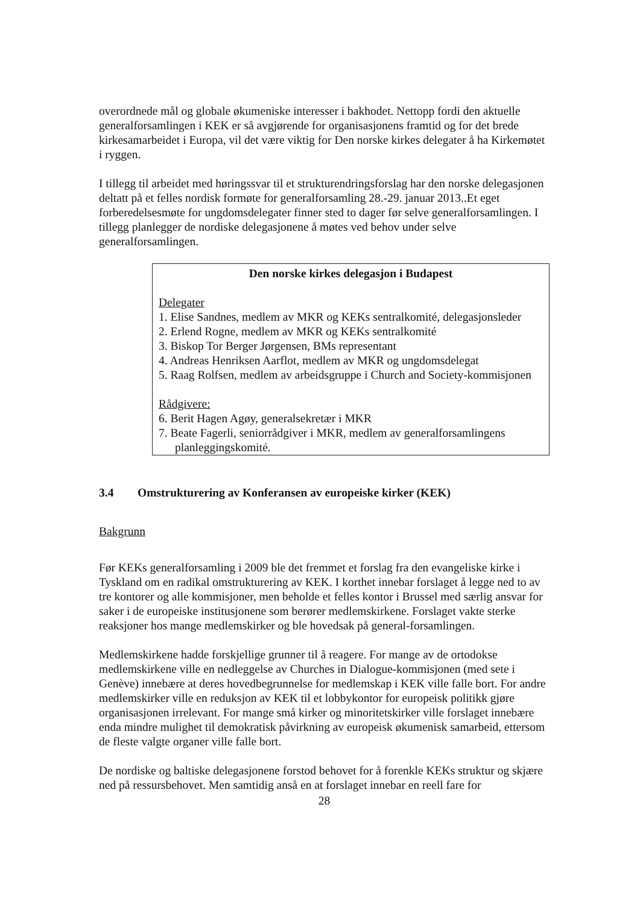overordnede mål og globale økumeniske interesser i bakhodet. Nettopp fordi den aktuelle generalforsamlingen i KEK er så avgjørende for organisasjonens framtid og for det brede kirkesamarbeidet i Europa, vil det være viktig for Den norske kirkes delegater å ha Kirkemøtet i ryggen.
I tillegg til arbeidet med høringssvar til et strukturendringsforslag har den norske delegasjonen deltatt på et felles nordisk formøte for generalforsamling 28.-29. januar 2013..Et eget forberedelsesmøte for ungdomsdelegater finner sted to dager før selve generalforsamlingen. I tillegg planlegger de nordiske delegasjonene å møtes ved behov under selve generalforsamlingen.
Den norske kirkes delegasjon i Budapest
Delegater
1. Elise Sandnes, medlem av MKR og KEKs sentralkomité, delegasjonsleder
2. Erlend Rogne, medlem av MKR og KEKs sentralkomité
3. Biskop Tor Berger Jørgensen, BMs representant
4. Andreas Henriksen Aarflot, medlem av MKR og ungdomsdelegat
5. Raag Rolfsen, medlem av arbeidsgruppe i Church and Society-kommisjonen
Rådgivere:
6. Berit Hagen Agøy, generalsekretær i MKR
7. Beate Fagerli, seniorrådgiver i MKR, medlem av generalforsamlingens planleggingskomité.
3.4 Omstrukturering av Konferansen av europeiske kirker (KEK)
Bakgrunn
Før KEKs generalforsamling i 2009 ble det fremmet et forslag fra den evangeliske kirke i Tyskland om en radikal omstrukturering av KEK. I korthet innebar forslaget å legge ned to av tre kontorer og alle kommisjoner, men beholde et felles kontor i Brussel med særlig ansvar for saker i de europeiske institusjonene som berører medlemskirkene. Forslaget vakte sterke reaksjoner hos mange medlemskirker og ble hovedsak på general-forsamlingen.
Medlemskirkene hadde forskjellige grunner til å reagere. For mange av de ortodokse medlemskirkene ville en nedleggelse av Churches in Dialogue-kommisjonen (med sete i Genève) innebære at deres hovedbegrunnelse for medlemskap i KEK ville falle bort. For andre medlemskirker ville en reduksjon av KEK til et lobbykontor for europeisk politikk gjøre organisasjonen irrelevant. For mange små kirker og minoritetskirker ville forslaget innebære enda mindre mulighet til demokratisk påvirkning av europeisk økumenisk samarbeid, ettersom de fleste valgte organer ville falle bort.
De nordiske og baltiske delegasjonene forstod behovet for å forenkle KEKs struktur og skjære ned på ressursbehovet. Men samtidig anså en at forslaget innebar en reell fare for
28